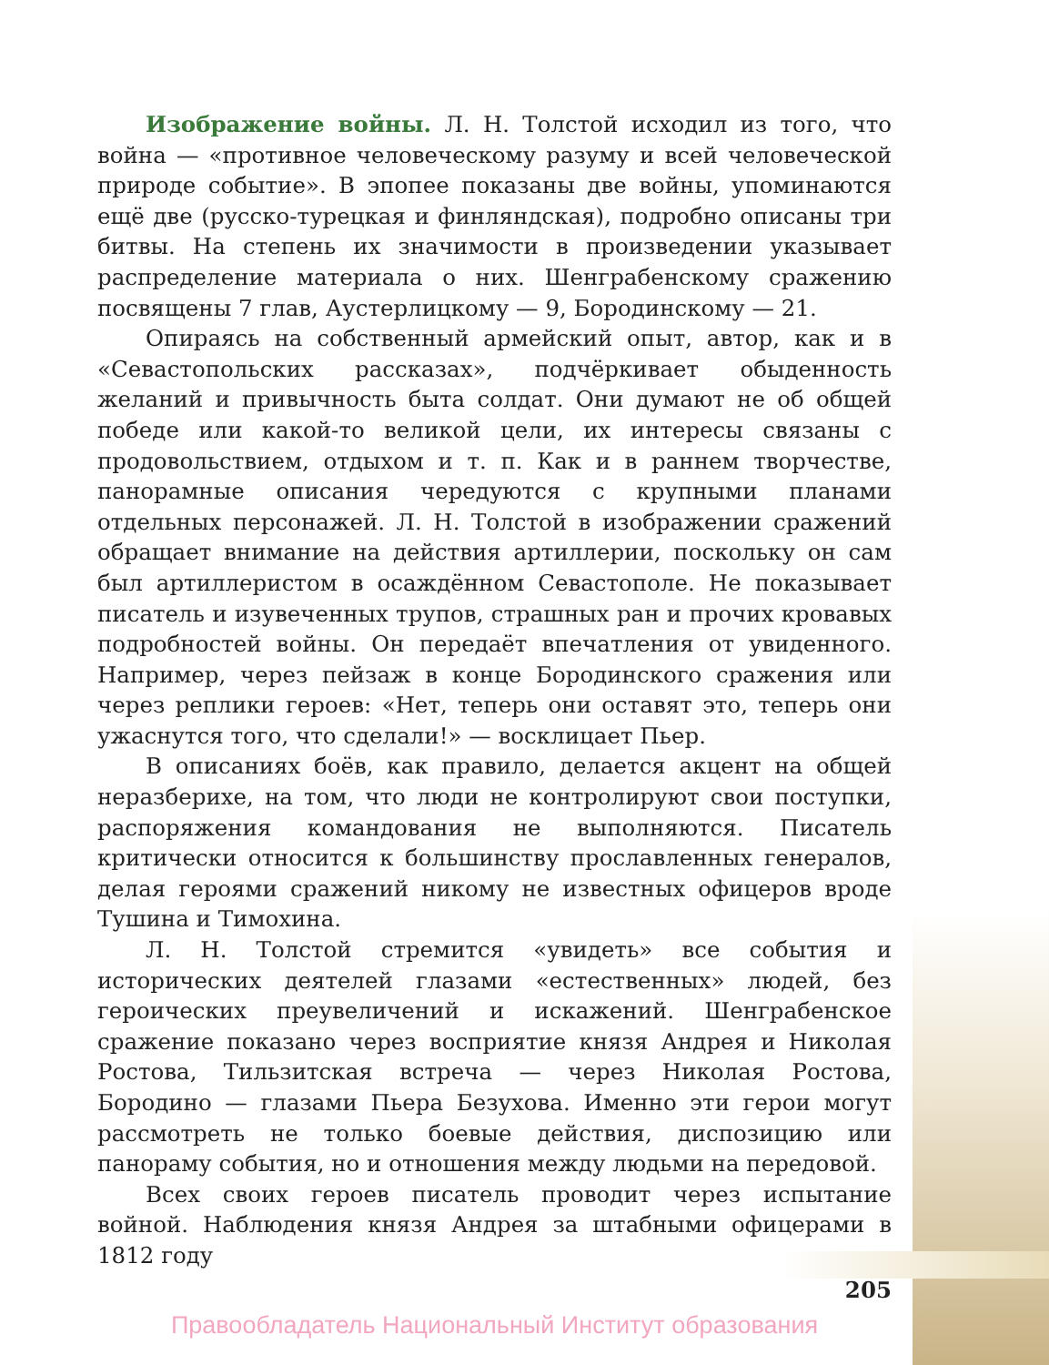Изображение войны. Л. Н. Толстой исходил из того, что вой­на — «противное человеческому разуму и всей человеческой природе событие». В эпопее показаны две войны, упоминаются ещё две (русско-турецкая и финляндская), подробно описаны три битвы. На степень их значимости в произведении указывает распределение материала о них. Шенграбенскому сражению посвящены 7 глав, Аустерлицкому — 9, Бородинскому — 21.
Опираясь на собственный армейский опыт, автор, как и в «Севастопольских рассказах», подчёркивает обыденность желаний и привычность быта солдат. Они думают не об общей победе или какой-то великой цели, их интересы связаны с продовольствием, отдыхом и т. п. Как и в раннем творчестве, панорамные описания чередуются с крупными планами отдельных персонажей. Л. Н. Толстой в изображении сражений обращает внимание на действия артиллерии, поскольку он сам был артиллеристом в осаждённом Севастополе. Не показывает писатель и изувеченных трупов, страшных ран и прочих кровавых подробностей войны. Он передаёт впечатления от увиденного. Например, через пейзаж в конце Бородинского сражения или через реплики героев: «Нет, теперь они оставят это, теперь они ужаснутся того, что сделали!» — восклицает Пьер.
В описаниях боёв, как правило, делается акцент на общей неразберихе, на том, что люди не контролируют свои поступки, распоряжения командования не выполняются. Писатель критически относится к большинству прославленных генералов, делая героями сражений никому не известных офицеров вроде Тушина и Тимохина.
Л. Н. Толстой стремится «увидеть» все события и исторических деятелей глазами «естественных» людей, без героических преувеличений и искажений. Шенграбенское сражение показано через восприятие князя Андрея и Николая Ростова, Тильзитская встреча — через Николая Ростова, Бородино — глазами Пьера Безухова. Именно эти герои могут рассмотреть не только боевые действия, диспозицию или панораму события, но и отношения между людьми на передовой.
Всех своих героев писатель проводит через испытание войной. Наблюдения князя Андрея за штабными офицерами в 1812 году
205
Правообладатель Национальный Институт образования